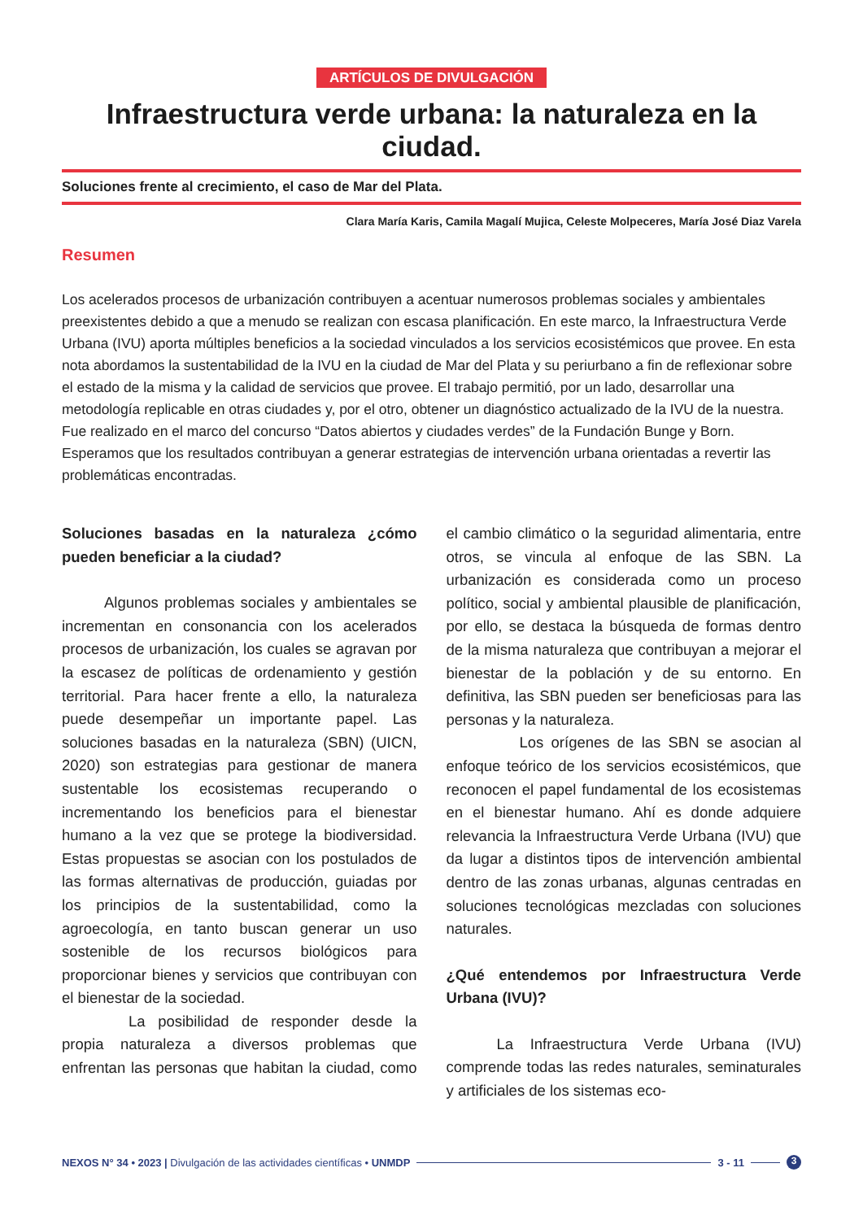ARTÍCULOS DE DIVULGACIÓN
Infraestructura verde urbana: la naturaleza en la ciudad.
Soluciones frente al crecimiento, el caso de Mar del Plata.
Clara María Karis, Camila Magalí Mujica, Celeste Molpeceres, María José Diaz Varela
Resumen
Los acelerados procesos de urbanización contribuyen a acentuar numerosos problemas sociales y ambientales preexistentes debido a que a menudo se realizan con escasa planificación. En este marco, la Infraestructura Verde Urbana (IVU) aporta múltiples beneficios a la sociedad vinculados a los servicios ecosistémicos que provee. En esta nota abordamos la sustentabilidad de la IVU en la ciudad de Mar del Plata y su periurbano a fin de reflexionar sobre el estado de la misma y la calidad de servicios que provee. El trabajo permitió, por un lado, desarrollar una metodología replicable en otras ciudades y, por el otro, obtener un diagnóstico actualizado de la IVU de la nuestra. Fue realizado en el marco del concurso “Datos abiertos y ciudades verdes” de la Fundación Bunge y Born. Esperamos que los resultados contribuyan a generar estrategias de intervención urbana orientadas a revertir las problemáticas encontradas.
Soluciones basadas en la naturaleza ¿cómo pueden beneficiar a la ciudad?
Algunos problemas sociales y ambientales se incrementan en consonancia con los acelerados procesos de urbanización, los cuales se agravan por la escasez de políticas de ordenamiento y gestión territorial. Para hacer frente a ello, la naturaleza puede desempeñar un importante papel. Las soluciones basadas en la naturaleza (SBN) (UICN, 2020) son estrategias para gestionar de manera sustentable los ecosistemas recuperando o incrementando los beneficios para el bienestar humano a la vez que se protege la biodiversidad. Estas propuestas se asocian con los postulados de las formas alternativas de producción, guiadas por los principios de la sustentabilidad, como la agroecología, en tanto buscan generar un uso sostenible de los recursos biológicos para proporcionar bienes y servicios que contribuyan con el bienestar de la sociedad.
La posibilidad de responder desde la propia naturaleza a diversos problemas que enfrentan las personas que habitan la ciudad, como el cambio climático o la seguridad alimentaria, entre otros, se vincula al enfoque de las SBN. La urbanización es considerada como un proceso político, social y ambiental plausible de planificación, por ello, se destaca la búsqueda de formas dentro de la misma naturaleza que contribuyan a mejorar el bienestar de la población y de su entorno. En definitiva, las SBN pueden ser beneficiosas para las personas y la naturaleza.
Los orígenes de las SBN se asocian al enfoque teórico de los servicios ecosistémicos, que reconocen el papel fundamental de los ecosistemas en el bienestar humano. Ahí es donde adquiere relevancia la Infraestructura Verde Urbana (IVU) que da lugar a distintos tipos de intervención ambiental dentro de las zonas urbanas, algunas centradas en soluciones tecnológicas mezcladas con soluciones naturales.
¿Qué entendemos por Infraestructura Verde Urbana (IVU)?
La Infraestructura Verde Urbana (IVU) comprende todas las redes naturales, seminaturales y artificiales de los sistemas eco-
NEXOS N° 34 • 2023 | Divulgación de las actividades científicas • UNMDP 3 - 11 3